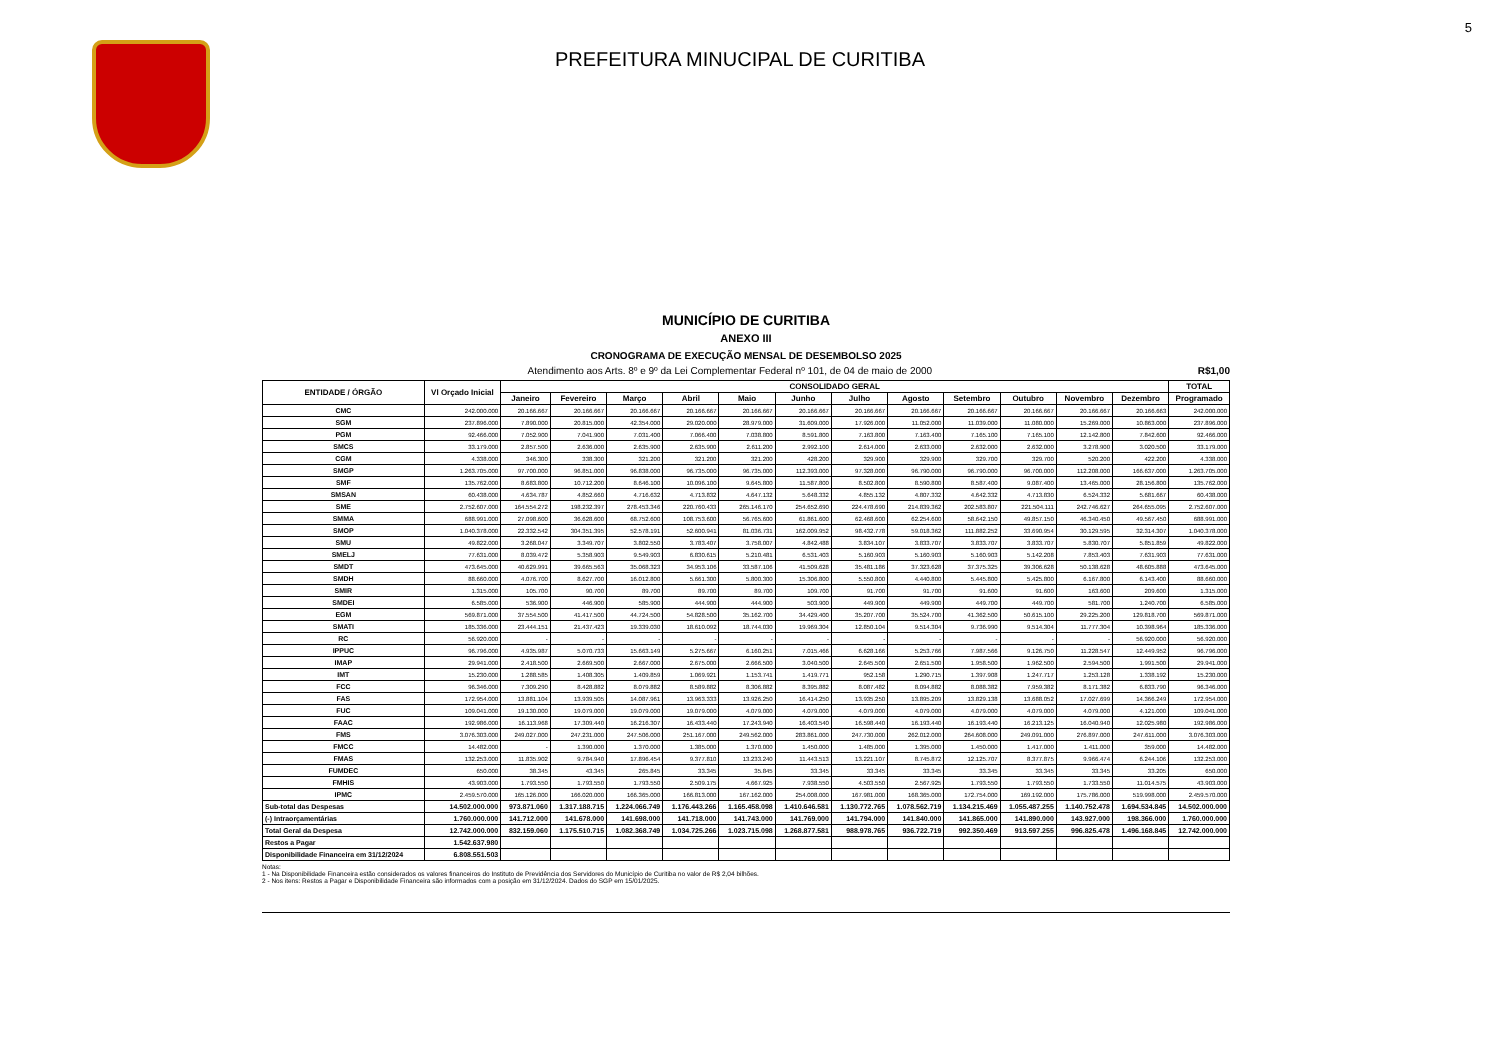5
PREFEITURA MINUCIPAL DE CURITIBA
MUNICÍPIO DE CURITIBA
ANEXO III
CRONOGRAMA DE EXECUÇÃO MENSAL DE DESEMBOLSO 2025
Atendimento aos Arts. 8º e 9º da Lei Complementar Federal nº 101, de 04 de maio de 2000 R$1,00
| ENTIDADE / ÓRGÃO | Vl Orçado Inicial | CONSOLIDADO GERAL | | | | | | | | | | | | TOTAL |
| --- | --- | --- | --- | --- | --- | --- | --- | --- | --- | --- | --- | --- | --- | --- |
| | | Janeiro | Fevereiro | Março | Abril | Maio | Junho | Julho | Agosto | Setembro | Outubro | Novembro | Dezembro | Programado |
| CMC | 242.000.000 | 20.166.667 | 20.166.667 | 20.166.667 | 20.166.667 | 20.166.667 | 20.166.667 | 20.166.667 | 20.166.667 | 20.166.667 | 20.166.667 | 20.166.667 | 20.166.663 | 242.000.000 |
| SGM | 237.896.000 | 7.890.000 | 20.815.000 | 42.354.000 | 29.020.000 | 28.979.000 | 31.609.000 | 17.926.000 | 11.052.000 | 11.039.000 | 11.080.000 | 15.269.000 | 10.863.000 | 237.896.000 |
| PGM | 92.466.000 | 7.052.900 | 7.041.900 | 7.031.400 | 7.066.400 | 7.038.800 | 8.591.800 | 7.163.800 | 7.163.400 | 7.165.100 | 7.165.100 | 12.142.800 | 7.842.600 | 92.466.000 |
| SMCS | 33.179.000 | 2.857.500 | 2.636.000 | 2.635.900 | 2.635.900 | 2.611.200 | 2.992.100 | 2.614.000 | 2.633.000 | 2.632.000 | 2.632.000 | 3.278.900 | 3.020.500 | 33.179.000 |
| CGM | 4.338.000 | 346.300 | 338.300 | 321.200 | 321.200 | 321.200 | 428.200 | 329.900 | 329.900 | 329.700 | 329.700 | 520.200 | 422.200 | 4.338.000 |
| SMGP | 1.263.705.000 | 97.700.000 | 96.851.000 | 96.838.000 | 96.735.000 | 96.735.000 | 112.393.000 | 97.328.000 | 96.790.000 | 96.790.000 | 96.700.000 | 112.208.000 | 166.637.000 | 1.263.705.000 |
| SMF | 135.762.000 | 8.683.800 | 10.712.200 | 8.646.100 | 10.096.100 | 9.645.800 | 11.587.800 | 8.502.800 | 8.590.800 | 8.587.400 | 9.087.400 | 13.465.000 | 28.156.800 | 135.762.000 |
| SMSAN | 60.438.000 | 4.634.787 | 4.852.660 | 4.716.632 | 4.713.832 | 4.647.132 | 5.648.332 | 4.855.132 | 4.807.332 | 4.642.332 | 4.713.830 | 6.524.332 | 5.681.667 | 60.438.000 |
| SME | 2.752.607.000 | 164.554.272 | 198.232.397 | 278.453.346 | 220.760.433 | 265.146.170 | 254.652.690 | 224.478.690 | 214.839.362 | 202.583.807 | 221.504.111 | 242.746.627 | 264.655.095 | 2.752.607.000 |
| SMMA | 688.991.000 | 27.098.600 | 36.628.600 | 68.752.600 | 108.753.600 | 56.765.600 | 61.861.600 | 62.468.600 | 62.254.600 | 58.642.150 | 49.857.150 | 46.340.450 | 49.567.450 | 688.991.000 |
| SMOP | 1.040.378.000 | 22.332.542 | 304.351.395 | 52.578.191 | 52.600.941 | 81.036.731 | 162.009.952 | 98.432.778 | 59.018.362 | 111.882.252 | 33.690.954 | 30.129.595 | 32.314.307 | 1.040.378.000 |
| SMU | 49.822.000 | 3.268.047 | 3.349.707 | 3.802.550 | 3.783.407 | 3.758.007 | 4.842.488 | 3.834.107 | 3.833.707 | 3.833.707 | 3.833.707 | 5.830.707 | 5.851.859 | 49.822.000 |
| SMELJ | 77.631.000 | 8.039.472 | 5.358.903 | 9.549.903 | 6.830.615 | 5.210.481 | 6.531.403 | 5.160.903 | 5.160.903 | 5.160.903 | 5.142.208 | 7.853.403 | 7.631.903 | 77.631.000 |
| SMDT | 473.645.000 | 40.629.991 | 39.665.563 | 35.068.323 | 34.953.106 | 33.587.106 | 41.509.628 | 35.481.186 | 37.323.628 | 37.375.325 | 39.306.628 | 50.138.628 | 48.605.888 | 473.645.000 |
| SMDH | 88.660.000 | 4.076.700 | 8.627.700 | 16.012.800 | 5.661.300 | 5.800.300 | 15.306.800 | 5.550.800 | 4.440.800 | 5.445.800 | 5.425.800 | 6.167.800 | 6.143.400 | 88.660.000 |
| SMIR | 1.315.000 | 105.700 | 90.700 | 89.700 | 89.700 | 89.700 | 109.700 | 91.700 | 91.700 | 91.600 | 91.600 | 163.600 | 209.600 | 1.315.000 |
| SMDEI | 6.585.000 | 536.900 | 446.900 | 585.900 | 444.900 | 444.900 | 503.900 | 449.900 | 449.900 | 449.700 | 449.700 | 581.700 | 1.240.700 | 6.585.000 |
| EGM | 569.871.000 | 37.554.500 | 41.417.500 | 44.724.500 | 54.828.500 | 35.162.700 | 34.429.400 | 35.207.700 | 35.524.700 | 41.362.500 | 50.615.100 | 29.225.200 | 129.818.700 | 569.871.000 |
| SMATI | 185.336.000 | 23.444.151 | 21.437.423 | 19.339.030 | 18.610.092 | 18.744.030 | 19.969.304 | 12.850.104 | 9.514.304 | 9.736.990 | 9.514.304 | 11.777.304 | 10.398.964 | 185.336.000 |
| RC | 56.920.000 | - | - | - | - | - | - | - | - | - | - | - | 56.920.000 | 56.920.000 |
| IPPUC | 96.796.000 | 4.935.987 | 5.070.733 | 15.663.149 | 5.275.667 | 6.160.251 | 7.015.466 | 6.628.166 | 5.253.766 | 7.987.566 | 9.126.750 | 11.228.547 | 12.449.952 | 96.796.000 |
| IMAP | 29.941.000 | 2.418.500 | 2.669.500 | 2.667.000 | 2.675.000 | 2.666.500 | 3.040.500 | 2.645.500 | 2.651.500 | 1.958.500 | 1.962.500 | 2.594.500 | 1.991.500 | 29.941.000 |
| IMT | 15.230.000 | 1.288.585 | 1.408.305 | 1.409.859 | 1.069.921 | 1.153.741 | 1.419.771 | 952.158 | 1.290.715 | 1.397.908 | 1.247.717 | 1.253.128 | 1.338.192 | 15.230.000 |
| FCC | 96.346.000 | 7.309.290 | 8.428.882 | 8.079.882 | 8.589.882 | 8.306.882 | 8.395.882 | 8.087.482 | 8.094.882 | 8.088.382 | 7.959.382 | 8.171.382 | 6.833.790 | 96.346.000 |
| FAS | 172.954.000 | 13.881.104 | 13.939.505 | 14.087.961 | 13.963.333 | 13.926.250 | 16.414.250 | 13.935.250 | 13.895.209 | 13.829.138 | 13.688.052 | 17.027.699 | 14.366.249 | 172.954.000 |
| FUC | 109.041.000 | 19.130.000 | 19.079.000 | 19.079.000 | 19.079.000 | 4.079.000 | 4.079.000 | 4.079.000 | 4.079.000 | 4.079.000 | 4.079.000 | 4.079.000 | 4.121.000 | 109.041.000 |
| FAAC | 192.986.000 | 16.113.968 | 17.309.440 | 16.216.307 | 16.433.440 | 17.243.940 | 16.403.540 | 16.598.440 | 16.193.440 | 16.193.440 | 16.213.125 | 16.040.940 | 12.025.980 | 192.986.000 |
| FMS | 3.076.303.000 | 249.027.000 | 247.231.000 | 247.506.000 | 251.167.000 | 249.562.000 | 283.861.000 | 247.730.000 | 262.012.000 | 264.608.000 | 249.091.000 | 276.897.000 | 247.611.000 | 3.076.303.000 |
| FMCC | 14.482.000 | - | 1.390.000 | 1.370.000 | 1.385.000 | 1.370.000 | 1.450.000 | 1.485.000 | 1.395.000 | 1.450.000 | 1.417.000 | 1.411.000 | 359.000 | 14.482.000 |
| FMAS | 132.253.000 | 11.835.902 | 9.784.940 | 17.896.454 | 9.377.810 | 13.233.240 | 11.443.513 | 13.221.107 | 8.745.872 | 12.125.707 | 8.377.875 | 9.966.474 | 6.244.106 | 132.253.000 |
| FUMDEC | 650.000 | 38.345 | 43.345 | 265.845 | 33.345 | 35.845 | 33.345 | 33.345 | 33.345 | 33.345 | 33.345 | 33.345 | 33.205 | 650.000 |
| FMHIS | 43.903.000 | 1.793.550 | 1.793.550 | 1.793.550 | 2.509.175 | 4.667.925 | 7.938.550 | 4.503.550 | 2.567.925 | 1.793.550 | 1.793.550 | 1.733.550 | 11.014.575 | 43.903.000 |
| IPMC | 2.459.570.000 | 165.126.000 | 166.020.000 | 166.365.000 | 166.813.000 | 167.162.000 | 254.008.000 | 167.981.000 | 168.365.000 | 172.754.000 | 169.192.000 | 175.786.000 | 519.998.000 | 2.459.570.000 |
| Sub-total das Despesas | 14.502.000.000 | 973.871.060 | 1.317.188.715 | 1.224.066.749 | 1.176.443.266 | 1.165.458.098 | 1.410.646.581 | 1.130.772.765 | 1.078.562.719 | 1.134.215.469 | 1.055.487.255 | 1.140.752.478 | 1.694.534.845 | 14.502.000.000 |
| (-) Intraorçamentárias | 1.760.000.000 | 141.712.000 | 141.678.000 | 141.698.000 | 141.718.000 | 141.743.000 | 141.769.000 | 141.794.000 | 141.840.000 | 141.865.000 | 141.890.000 | 143.927.000 | 198.366.000 | 1.760.000.000 |
| Total Geral da Despesa | 12.742.000.000 | 832.159.060 | 1.175.510.715 | 1.082.368.749 | 1.034.725.266 | 1.023.715.098 | 1.268.877.581 | 988.978.765 | 936.722.719 | 992.350.469 | 913.597.255 | 996.825.478 | 1.496.168.845 | 12.742.000.000 |
| Restos a Pagar | 1.542.637.980 | | | | | | | | | | | | | |
| Disponibilidade Financeira em 31/12/2024 | 6.808.551.503 | | | | | | | | | | | | | |
Notas:
1 - Na Disponibilidade Financeira estão considerados os valores financeiros do Instituto de Previdência dos Servidores do Município de Curitiba no valor de R$ 2,04 bilhões.
2 - Nos itens: Restos a Pagar e Disponibilidade Financeira são informados com a posição em 31/12/2024. Dados do SGP em 15/01/2025.